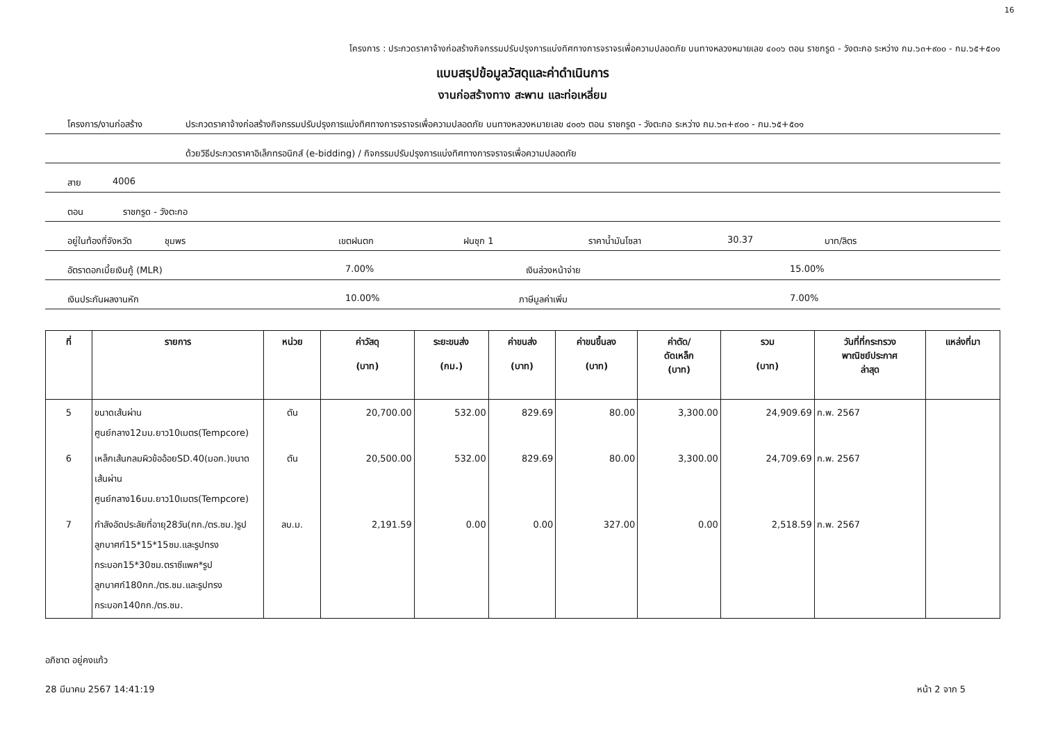16
โครงการ : ประกวดราคาจ้างก่อสร้างกิจกรรมปรับปรุงการแบ่งทิศทางการจราจรเพื่อความปลอดภัย บนทางหลวงหมายเลข ๔๐๐๖ ตอน ราชกรูด - วังตะกอ ระหว่าง กม.๖๓+๙๐๐ - กม.๖๕+๕๐๑
แบบสรุปข้อมูลวัสดุและค่าดำเนินการ
งานก่อสร้างทาง สะพาน และท่อเหลี่ยม
โครงการ/งานก่อสร้าง ประกวดราคาจ้างก่อสร้างกิจกรรมปรับปรุงการแบ่งทิศทางการจราจรเพื่อความปลอดภัย บนทางหลวงหมายเลข ๔๐๐๖ ตอน ราชกรูด - วังตะกอ ระหว่าง กม.๖๓+๙๐๐ - กม.๖๕+๕๐๑
ด้วยวิธีประกวดราคาอิเล็กทรอนิกส์ (e-bidding) / กิจกรรมปรับปรุงการแบ่งทิศทางการจราจรเพื่อความปลอดภัย
สาย 4006
ตอน ราชกรูด - วังตะกอ
อยู่ในท้องที่จังหวัด ชุมพร เขตฝนตก ฝนชุก 1 ราคาน้ำมันโซลา 30.37 บาท/ลิตร
อัตราดอกเบี้ยเงินกู้ (MLR) 7.00% เงินล่วงหน้าจ่าย 15.00%
เงินประกันผลงานหัก 10.00% ภาษีมูลค่าเพิ่ม 7.00%
| ที่ | รายการ | หน่วย | ค่าวัสดุ (บาท) | ระยะขนส่ง (กม.) | ค่าขนส่ง (บาท) | ค่าขนขึ้นลง (บาท) | ค่าตัด/ ดัดเหล็ก (บาท) | รวม (บาท) | วันที่ที่กระทรวง พาณิชย์ประกาศ ล่าสุด | แหล่งที่มา |
| --- | --- | --- | --- | --- | --- | --- | --- | --- | --- | --- |
| 5 | ขนาดเส้นผ่านศูนย์กลาง12มม.ยาว10เมตร(Tempcore) | ตัน | 20,700.00 | 532.00 | 829.69 | 80.00 | 3,300.00 | 24,909.69 | ก.พ. 2567 | |
| 6 | เหล็กเส้นกลมผิวข้ออ้อยSD.40(มอก.)ขนาดเส้นผ่านศูนย์กลาง16มม.ยาว10เมตร(Tempcore) | ตัน | 20,500.00 | 532.00 | 829.69 | 80.00 | 3,300.00 | 24,709.69 | ก.พ. 2567 | |
| 7 | กำลังอัดประลัยที่อายุ28วัน(กก./ตร.ซม.)รูปลูกบาศก์15*15*15ซม.และรูปทรงกระบอก15*30ซม.ตราซีแพค*รูปลูกบาศก์180กก./ตร.ซม.และรูปทรงกระบอก140กก./ตร.ซม. | ลบ.ม. | 2,191.59 | 0.00 | 0.00 | 327.00 | 0.00 | 2,518.59 | ก.พ. 2567 | |
อภิชาต อยู่คงแก้ว
28 มีนาคม 2567 14:41:19 หน้า 2 จาก 5